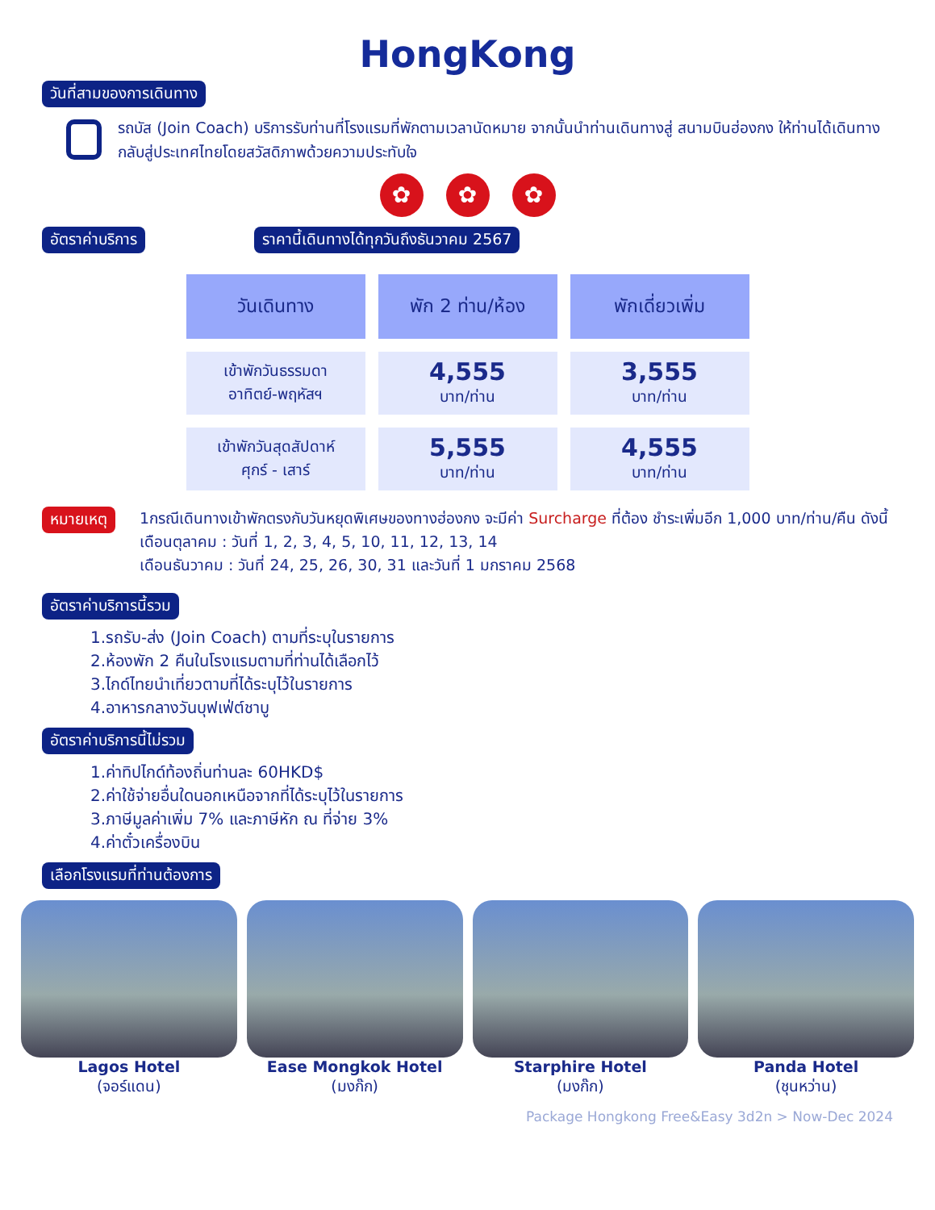HongKong
วันที่สามของการเดินทาง
รถบัส (Join Coach) บริการรับท่านที่โรงแรมที่พักตามเวลานัดหมาย จากนั้นนำท่านเดินทางสู่ สนามบินฮ่องกง ให้ท่านได้เดินทางกลับสู่ประเทศไทยโดยสวัสดิภาพด้วยความประทับใจ
✿ ✿ ✿
อัตราค่าบริการ ราคานี้เดินทางได้ทุกวันถึงธันวาคม 2567
| วันเดินทาง | พัก 2 ท่าน/ห้อง | พักเดี่ยวเพิ่ม |
| --- | --- | --- |
| เข้าพักวันธรรมดา อาทิตย์-พฤหัสฯ | 4,555 บาท/ท่าน | 3,555 บาท/ท่าน |
| เข้าพักวันสุดสัปดาห์ ศุกร์ - เสาร์ | 5,555 บาท/ท่าน | 4,555 บาท/ท่าน |
หมายเหตุ
1กรณีเดินทางเข้าพักตรงกับวันหยุดพิเศษของทางฮ่องกง จะมีค่า Surcharge ที่ต้อง ชำระเพิ่มอีก 1,000 บาท/ท่าน/คืน ดังนี้
เดือนตุลาคม : วันที่ 1, 2, 3, 4, 5, 10, 11, 12, 13, 14
เดือนธันวาคม : วันที่ 24, 25, 26, 30, 31 และวันที่ 1 มกราคม 2568
อัตราค่าบริการนี้รวม
1.รถรับ-ส่ง (Join Coach) ตามที่ระบุในรายการ
2.ห้องพัก 2 คืนในโรงแรมตามที่ท่านได้เลือกไว้
3.ไกด์ไทยนำเที่ยวตามที่ได้ระบุไว้ในรายการ
4.อาหารกลางวันบุฟเฟ่ต์ชาบู
อัตราค่าบริการนี้ไม่รวม
1.ค่าทิปไกด์ท้องถิ่นท่านละ 60HKD$
2.ค่าใช้จ่ายอื่นใดนอกเหนือจากที่ได้ระบุไว้ในรายการ
3.ภาษีมูลค่าเพิ่ม 7% และภาษีหัก ณ ที่จ่าย 3%
4.ค่าตั๋วเครื่องบิน
เลือกโรงแรมที่ท่านต้องการ
Lagos Hotel
(จอร์แดน)
Ease Mongkok Hotel
(มงก๊ก)
Starphire Hotel
(มงก๊ก)
Panda Hotel
(ชุนหว่าน)
Package Hongkong Free&Easy 3d2n > Now-Dec 2024